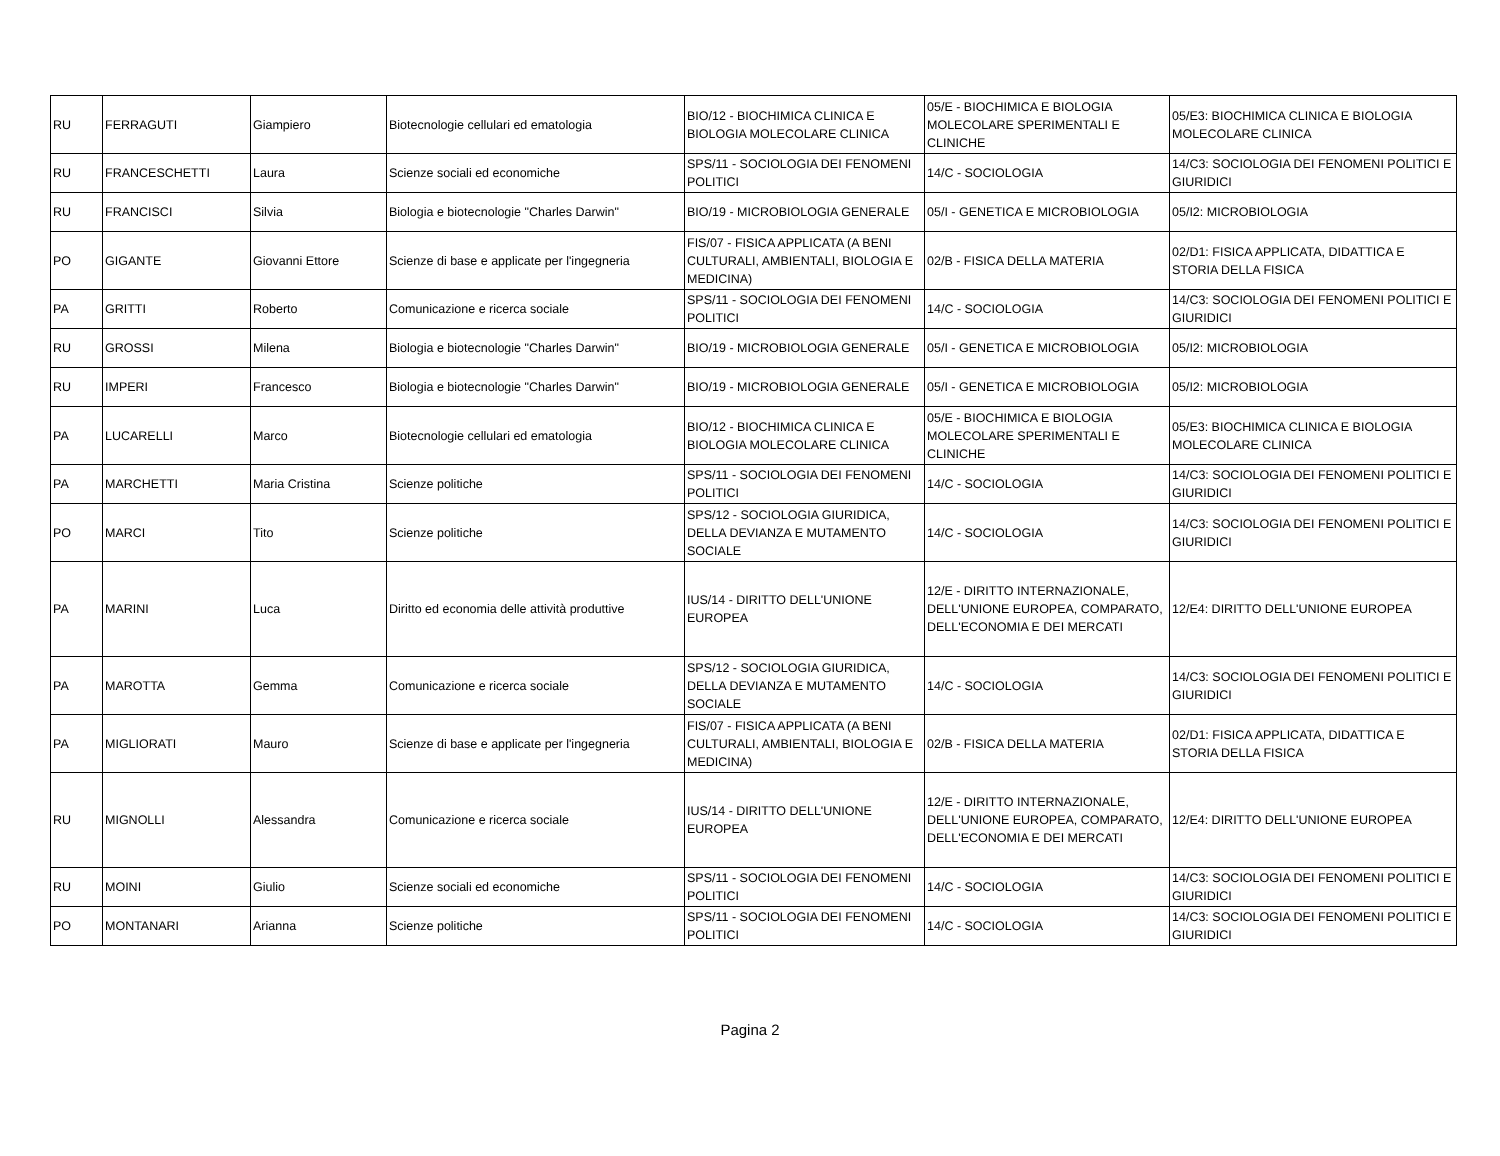| RU | FERRAGUTI | Giampiero | Biotecnologie cellulari ed ematologia | BIO/12 - BIOCHIMICA CLINICA E BIOLOGIA MOLECOLARE CLINICA | 05/E - BIOCHIMICA E BIOLOGIA MOLECOLARE SPERIMENTALI E CLINICHE | 05/E3: BIOCHIMICA CLINICA E BIOLOGIA MOLECOLARE CLINICA |
| RU | FRANCESCHETTI | Laura | Scienze sociali ed economiche | SPS/11 - SOCIOLOGIA DEI FENOMENI POLITICI | 14/C - SOCIOLOGIA | 14/C3: SOCIOLOGIA DEI FENOMENI POLITICI E GIURIDICI |
| RU | FRANCISCI | Silvia | Biologia e biotecnologie "Charles Darwin" | BIO/19 - MICROBIOLOGIA GENERALE | 05/I - GENETICA E MICROBIOLOGIA | 05/I2: MICROBIOLOGIA |
| PO | GIGANTE | Giovanni Ettore | Scienze di base e applicate per l'ingegneria | FIS/07 - FISICA APPLICATA (A BENI CULTURALI, AMBIENTALI, BIOLOGIA E MEDICINA) | 02/B - FISICA DELLA MATERIA | 02/D1: FISICA APPLICATA, DIDATTICA E STORIA DELLA FISICA |
| PA | GRITTI | Roberto | Comunicazione e ricerca sociale | SPS/11 - SOCIOLOGIA DEI FENOMENI POLITICI | 14/C - SOCIOLOGIA | 14/C3: SOCIOLOGIA DEI FENOMENI POLITICI E GIURIDICI |
| RU | GROSSI | Milena | Biologia e biotecnologie "Charles Darwin" | BIO/19 - MICROBIOLOGIA GENERALE | 05/I - GENETICA E MICROBIOLOGIA | 05/I2: MICROBIOLOGIA |
| RU | IMPERI | Francesco | Biologia e biotecnologie "Charles Darwin" | BIO/19 - MICROBIOLOGIA GENERALE | 05/I - GENETICA E MICROBIOLOGIA | 05/I2: MICROBIOLOGIA |
| PA | LUCARELLI | Marco | Biotecnologie cellulari ed ematologia | BIO/12 - BIOCHIMICA CLINICA E BIOLOGIA MOLECOLARE CLINICA | 05/E - BIOCHIMICA E BIOLOGIA MOLECOLARE SPERIMENTALI E CLINICHE | 05/E3: BIOCHIMICA CLINICA E BIOLOGIA MOLECOLARE CLINICA |
| PA | MARCHETTI | Maria Cristina | Scienze politiche | SPS/11 - SOCIOLOGIA DEI FENOMENI POLITICI | 14/C - SOCIOLOGIA | 14/C3: SOCIOLOGIA DEI FENOMENI POLITICI E GIURIDICI |
| PO | MARCI | Tito | Scienze politiche | SPS/12 - SOCIOLOGIA GIURIDICA, DELLA DEVIANZA E MUTAMENTO SOCIALE | 14/C - SOCIOLOGIA | 14/C3: SOCIOLOGIA DEI FENOMENI POLITICI E GIURIDICI |
| PA | MARINI | Luca | Diritto ed economia delle attività produttive | IUS/14 - DIRITTO DELL'UNIONE EUROPEA | 12/E - DIRITTO INTERNAZIONALE, DELL'UNIONE EUROPEA, COMPARATO, DELL'ECONOMIA E DEI MERCATI | 12/E4: DIRITTO DELL'UNIONE EUROPEA |
| PA | MAROTTA | Gemma | Comunicazione e ricerca sociale | SPS/12 - SOCIOLOGIA GIURIDICA, DELLA DEVIANZA E MUTAMENTO SOCIALE | 14/C - SOCIOLOGIA | 14/C3: SOCIOLOGIA DEI FENOMENI POLITICI E GIURIDICI |
| PA | MIGLIORATI | Mauro | Scienze di base e applicate per l'ingegneria | FIS/07 - FISICA APPLICATA (A BENI CULTURALI, AMBIENTALI, BIOLOGIA E MEDICINA) | 02/B - FISICA DELLA MATERIA | 02/D1: FISICA APPLICATA, DIDATTICA E STORIA DELLA FISICA |
| RU | MIGNOLLI | Alessandra | Comunicazione e ricerca sociale | IUS/14 - DIRITTO DELL'UNIONE EUROPEA | 12/E - DIRITTO INTERNAZIONALE, DELL'UNIONE EUROPEA, COMPARATO, DELL'ECONOMIA E DEI MERCATI | 12/E4: DIRITTO DELL'UNIONE EUROPEA |
| RU | MOINI | Giulio | Scienze sociali ed economiche | SPS/11 - SOCIOLOGIA DEI FENOMENI POLITICI | 14/C - SOCIOLOGIA | 14/C3: SOCIOLOGIA DEI FENOMENI POLITICI E GIURIDICI |
| PO | MONTANARI | Arianna | Scienze politiche | SPS/11 - SOCIOLOGIA DEI FENOMENI POLITICI | 14/C - SOCIOLOGIA | 14/C3: SOCIOLOGIA DEI FENOMENI POLITICI E GIURIDICI |
Pagina 2